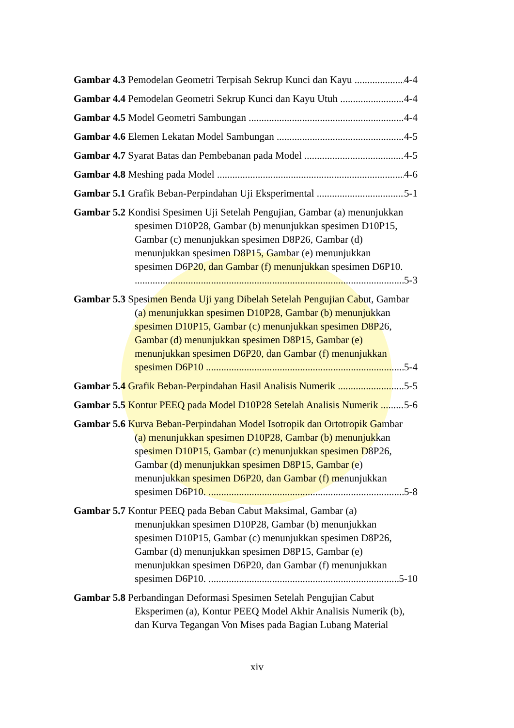Gambar 4.3 Pemodelan Geometri Terpisah Sekrup Kunci dan Kayu 4-4
Gambar 4.4 Pemodelan Geometri Sekrup Kunci dan Kayu Utuh 4-4
Gambar 4.5 Model Geometri Sambungan 4-4
Gambar 4.6 Elemen Lekatan Model Sambungan 4-5
Gambar 4.7 Syarat Batas dan Pembebanan pada Model 4-5
Gambar 4.8 Meshing pada Model 4-6
Gambar 5.1 Grafik Beban-Perpindahan Uji Eksperimental 5-1
Gambar 5.2 Kondisi Spesimen Uji Setelah Pengujian, Gambar (a) menunjukkan
spesimen D10P28, Gambar (b) menunjukkan spesimen D10P15,
Gambar (c) menunjukkan spesimen D8P26, Gambar (d)
menunjukkan spesimen D8P15, Gambar (e) menunjukkan
spesimen D6P20, dan Gambar (f) menunjukkan spesimen D6P10.
5-3
Gambar 5.3 Spesimen Benda Uji yang Dibelah Setelah Pengujian Cabut, Gambar
(a) menunjukkan spesimen D10P28, Gambar (b) menunjukkan
spesimen D10P15, Gambar (c) menunjukkan spesimen D8P26,
Gambar (d) menunjukkan spesimen D8P15, Gambar (e)
menunjukkan spesimen D6P20, dan Gambar (f) menunjukkan
spesimen D6P10 5-4
Gambar 5.4 Grafik Beban-Perpindahan Hasil Analisis Numerik 5-5
Gambar 5.5 Kontur PEEQ pada Model D10P28 Setelah Analisis Numerik 5-6
Gambar 5.6 Kurva Beban-Perpindahan Model Isotropik dan Ortotropik Gambar
(a) menunjukkan spesimen D10P28, Gambar (b) menunjukkan
spesimen D10P15, Gambar (c) menunjukkan spesimen D8P26,
Gambar (d) menunjukkan spesimen D8P15, Gambar (e)
menunjukkan spesimen D6P20, dan Gambar (f) menunjukkan
spesimen D6P10. 5-8
Gambar 5.7 Kontur PEEQ pada Beban Cabut Maksimal, Gambar (a)
menunjukkan spesimen D10P28, Gambar (b) menunjukkan
spesimen D10P15, Gambar (c) menunjukkan spesimen D8P26,
Gambar (d) menunjukkan spesimen D8P15, Gambar (e)
menunjukkan spesimen D6P20, dan Gambar (f) menunjukkan
spesimen D6P10. 5-10
Gambar 5.8 Perbandingan Deformasi Spesimen Setelah Pengujian Cabut
Eksperimen (a), Kontur PEEQ Model Akhir Analisis Numerik (b),
dan Kurva Tegangan Von Mises pada Bagian Lubang Material
xiv